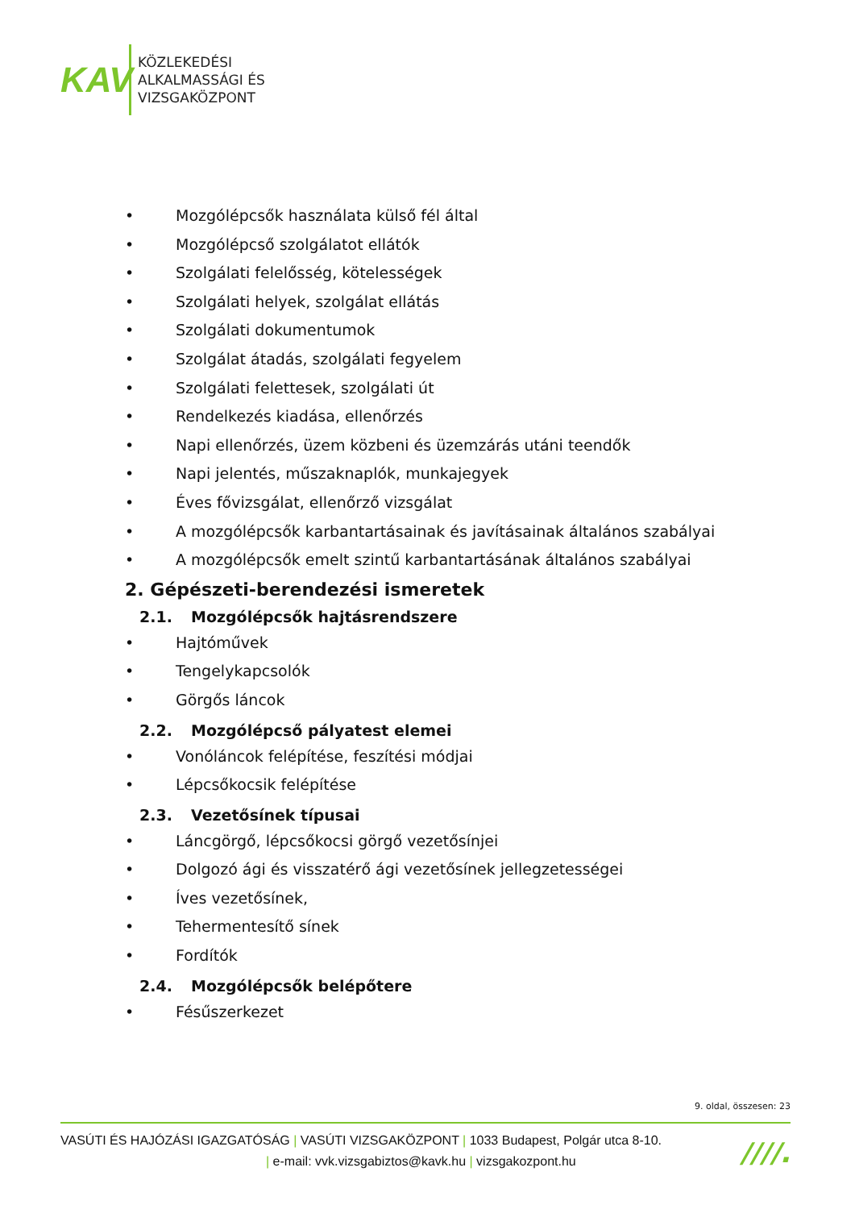KAV
KÖZLEKEDÉSI
ALKALMASSÁGI ÉS
VIZSGAKÖZPONT
• Mozgólépcsők használata külső fél által
• Mozgólépcső szolgálatot ellátók
• Szolgálati felelősség, kötelességek
• Szolgálati helyek, szolgálat ellátás
• Szolgálati dokumentumok
• Szolgálat átadás, szolgálati fegyelem
• Szolgálati felettesek, szolgálati út
• Rendelkezés kiadása, ellenőrzés
• Napi ellenőrzés, üzem közbeni és üzemzárás utáni teendők
• Napi jelentés, műszaknaplók, munkajegyek
• Éves fővizsgálat, ellenőrző vizsgálat
• A mozgólépcsők karbantartásainak és javításainak általános szabályai
• A mozgólépcsők emelt szintű karbantartásának általános szabályai
2. Gépészeti-berendezési ismeretek
2.1. Mozgólépcsők hajtásrendszere
• Hajtóművek
• Tengelykapcsolók
• Görgős láncok
2.2. Mozgólépcső pályatest elemei
• Vonóláncok felépítése, feszítési módjai
• Lépcsőkocsik felépítése
2.3. Vezetősínek típusai
• Láncgörgő, lépcsőkocsi görgő vezetősínjei
• Dolgozó ági és visszatérő ági vezetősínek jellegzetességei
• Íves vezetősínek,
• Tehermentesítő sínek
• Fordítók
2.4. Mozgólépcsők belépőtere
• Fésűszerkezet
9. oldal, összesen: 23
VASÚTI ÉS HAJÓZÁSI IGAZGATÓSÁG | VASÚTI VIZSGAKÖZPONT | 1033 Budapest, Polgár utca 8-10.
| e-mail: vvk.vizsgabiztos@kavk.hu | vizsgakozpont.hu
////.